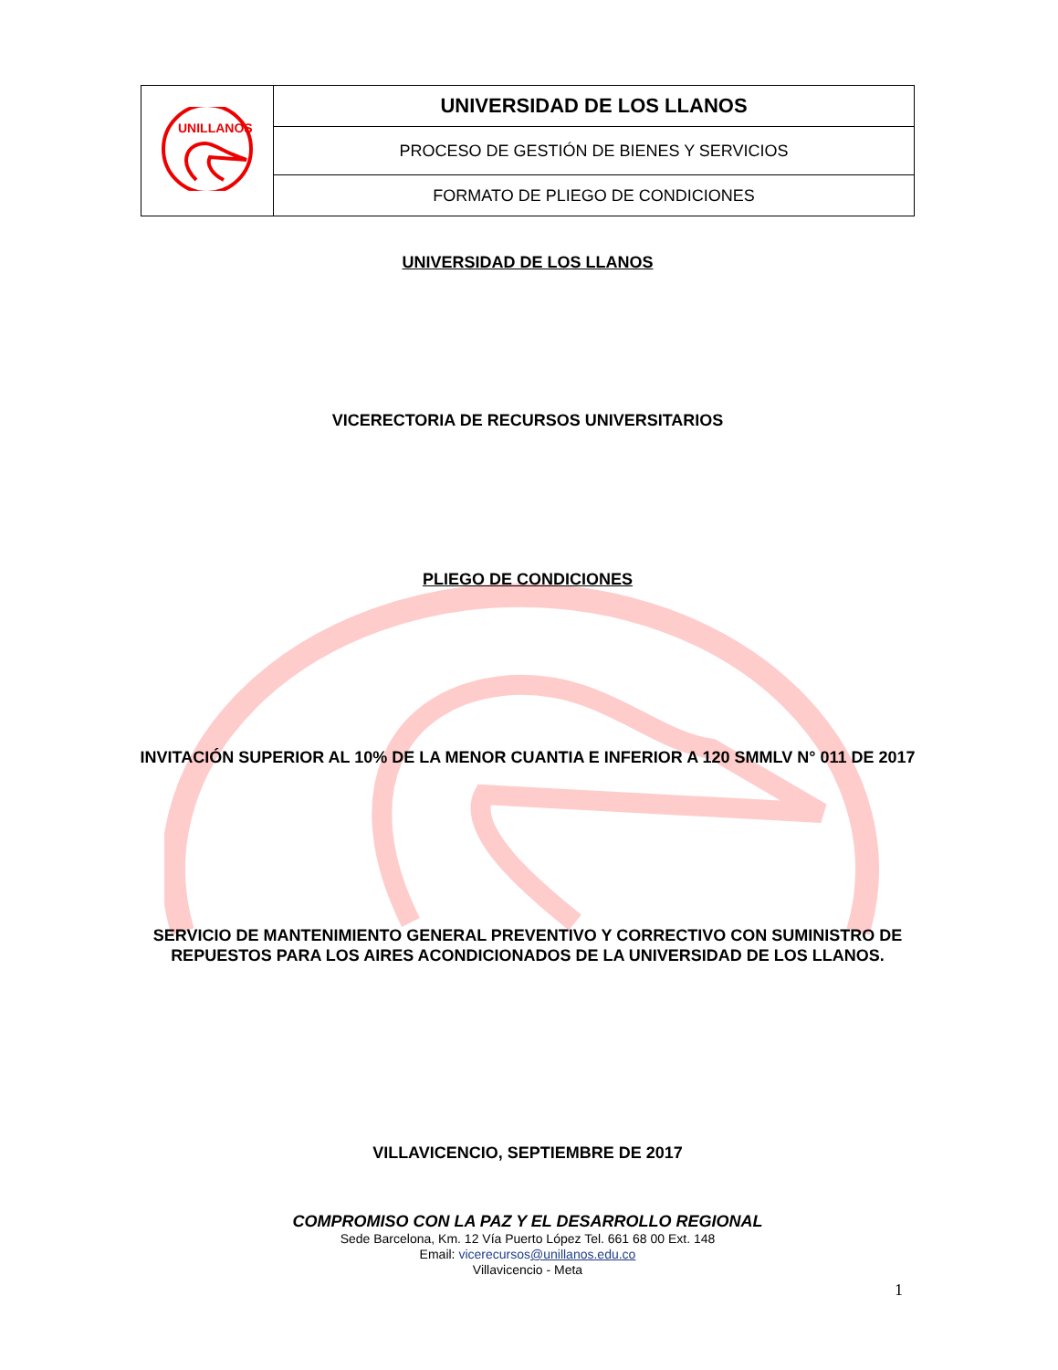| UNILLANOS | UNIVERSIDAD DE LOS LLANOS |
| | PROCESO DE GESTIÓN DE BIENES Y SERVICIOS |
| | FORMATO DE PLIEGO DE CONDICIONES |
UNIVERSIDAD DE LOS LLANOS
VICERECTORIA DE RECURSOS UNIVERSITARIOS
PLIEGO DE CONDICIONES
INVITACIÓN SUPERIOR AL 10% DE LA MENOR CUANTIA E INFERIOR A 120 SMMLV N° 011 DE 2017
SERVICIO DE MANTENIMIENTO GENERAL PREVENTIVO Y CORRECTIVO CON SUMINISTRO DE REPUESTOS PARA LOS AIRES ACONDICIONADOS DE LA UNIVERSIDAD DE LOS LLANOS.
VILLAVICENCIO, SEPTIEMBRE DE 2017
COMPROMISO CON LA PAZ Y EL DESARROLLO REGIONAL
Sede Barcelona, Km. 12 Vía Puerto López Tel. 661 68 00 Ext. 148
Email: vicerecursos@unillanos.edu.co
Villavicencio - Meta
1